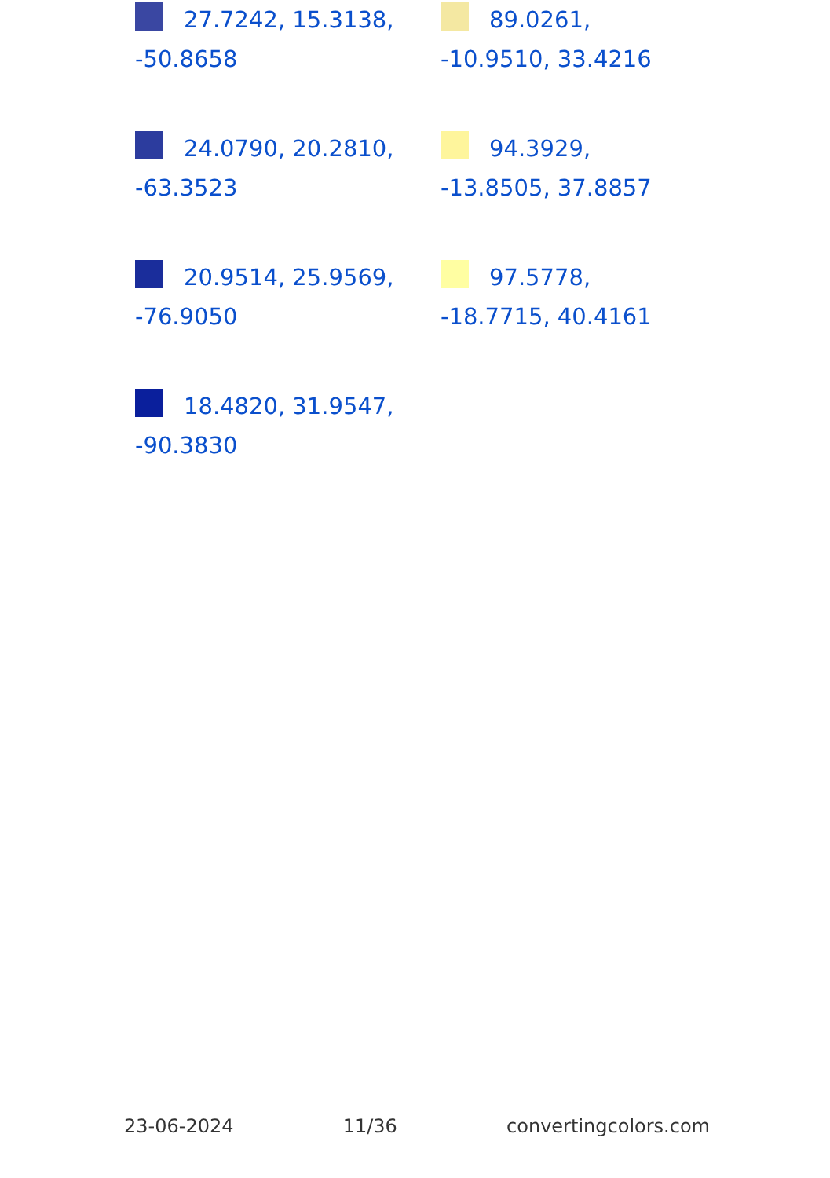27.7242, 15.3138, -50.8658
89.0261, -10.9510, 33.4216
24.0790, 20.2810, -63.3523
94.3929, -13.8505, 37.8857
20.9514, 25.9569, -76.9050
97.5778, -18.7715, 40.4161
18.4820, 31.9547, -90.3830
23-06-2024 11/36 convertingcolors.com